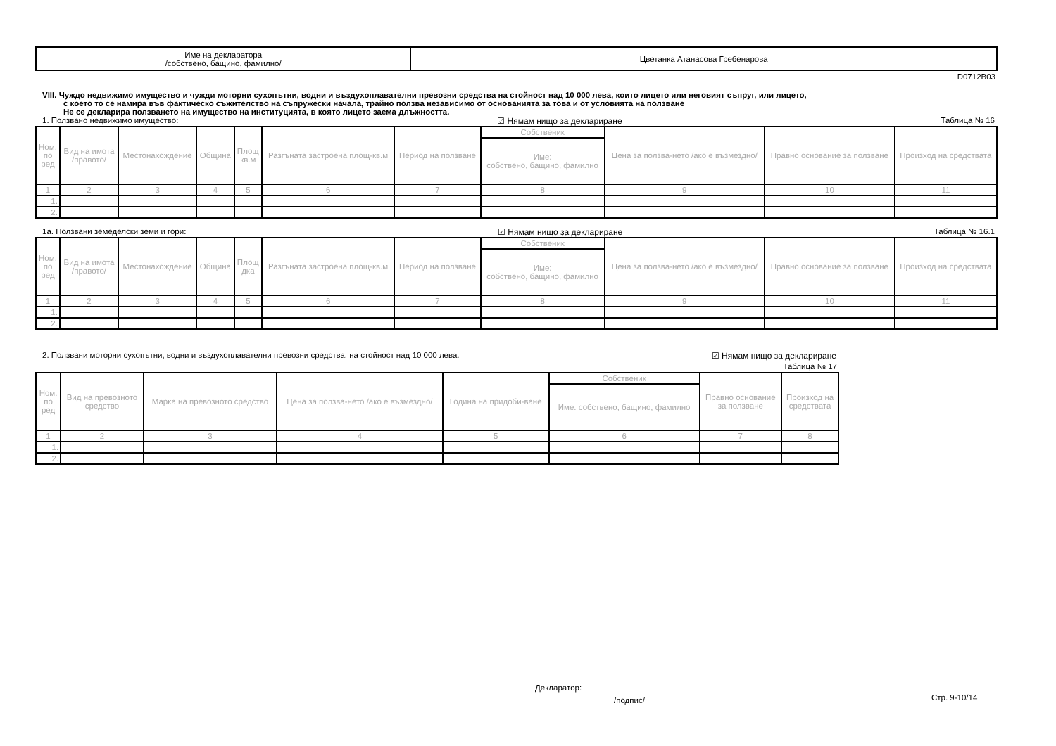| Име на декларатора /собствено, бащино, фамилно/ | Цветанка Атанасова Гребенарова |
D0712B03
VIII. Чуждо недвижимо имущество и чужди моторни сухопътни, водни и въздухоплавателни превозни средства на стойност над 10 000 лева, които лицето или неговият съпруг, или лицето,
с което то се намира във фактическо съжителство на съпружески начала, трайно ползва независимо от основанията за това и от условията на ползване
Не се декларира ползването на имущество на институцията, в която лицето заема длъжността.
1. Ползвано недвижимо имущество: ☑ Нямам нищо за деклариране Таблица № 16
| Ном. по ред | Вид на имота /правото/ | Местонахождение | Община | Площ кв.м | Разгъната застроена площ-кв.м | Период на ползване | Собственик | Цена за ползва-нето /ако е възмездно/ | Правно основание за ползване | Произход на средствата |
| --- | --- | --- | --- | --- | --- | --- | --- | --- | --- | --- |
| | | | | | | | Име: собствено, бащино, фамилно | | | |
| 1 | 2 | 3 | 4 | 5 | 6 | 7 | 8 | 9 | 10 | 11 |
| 1. | | | | | | | | | | |
| 2. | | | | | | | | | | |
1а. Ползвани земеделски земи и гори: ☑ Нямам нищо за деклариране Таблица № 16.1
| Ном. по ред | Вид на имота /правото/ | Местонахождение | Община | Площ дка | Разгъната застроена площ-кв.м | Период на ползване | Собственик | Цена за ползва-нето /ако е възмездно/ | Правно основание за ползване | Произход на средствата |
| --- | --- | --- | --- | --- | --- | --- | --- | --- | --- | --- |
| | | | | | | | Име: собствено, бащино, фамилно | | | |
| 1 | 2 | 3 | 4 | 5 | 6 | 7 | 8 | 9 | 10 | 11 |
| 1. | | | | | | | | | | |
| 2. | | | | | | | | | | |
2. Ползвани моторни сухопътни, водни и въздухоплавателни превозни средства, на стойност над 10 000 лева: ☑ Нямам нищо за деклариране
Таблица № 17
| Ном. по ред | Вид на превозното средство | Марка на превозното средство | Цена за ползва-нето /ако е възмездно/ | Година на придоби-ване | Собственик | Правно основание за ползване | Произход на средствата |
| --- | --- | --- | --- | --- | --- | --- | --- |
| | | | | | Име: собствено, бащино, фамилно | | |
| 1 | 2 | 3 | 4 | 5 | 6 | 7 | 8 |
| 1. | | | | | | | |
| 2. | | | | | | | |
Декларатор:
/подпис/ Стр. 9-10/14